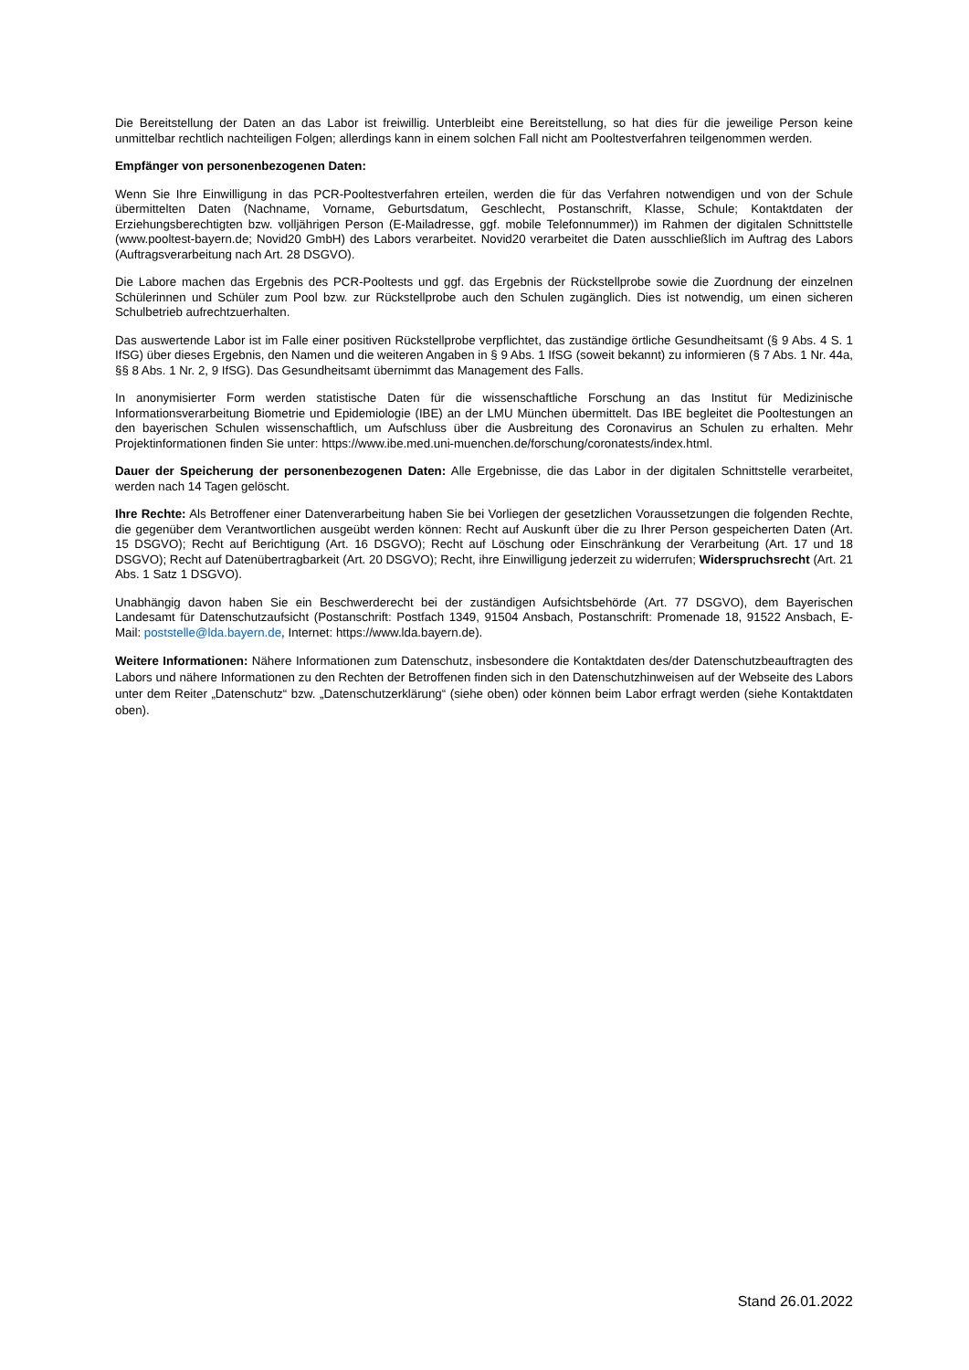Die Bereitstellung der Daten an das Labor ist freiwillig. Unterbleibt eine Bereitstellung, so hat dies für die jeweilige Person keine unmittelbar rechtlich nachteiligen Folgen; allerdings kann in einem solchen Fall nicht am Pooltestverfahren teilgenommen werden.
Empfänger von personenbezogenen Daten:
Wenn Sie Ihre Einwilligung in das PCR-Pooltestverfahren erteilen, werden die für das Verfahren notwendigen und von der Schule übermittelten Daten (Nachname, Vorname, Geburtsdatum, Geschlecht, Postanschrift, Klasse, Schule; Kontaktdaten der Erziehungsberechtigten bzw. volljährigen Person (E-Mailadresse, ggf. mobile Telefonnummer)) im Rahmen der digitalen Schnittstelle (www.pooltest-bayern.de; Novid20 GmbH) des Labors verarbeitet. Novid20 verarbeitet die Daten ausschließlich im Auftrag des Labors (Auftragsverarbeitung nach Art. 28 DSGVO).
Die Labore machen das Ergebnis des PCR-Pooltests und ggf. das Ergebnis der Rückstellprobe sowie die Zuordnung der einzelnen Schülerinnen und Schüler zum Pool bzw. zur Rückstellprobe auch den Schulen zugänglich. Dies ist notwendig, um einen sicheren Schulbetrieb aufrechtzuerhalten.
Das auswertende Labor ist im Falle einer positiven Rückstellprobe verpflichtet, das zuständige örtliche Gesundheitsamt (§ 9 Abs. 4 S. 1 IfSG) über dieses Ergebnis, den Namen und die weiteren Angaben in § 9 Abs. 1 IfSG (soweit bekannt) zu informieren (§ 7 Abs. 1 Nr. 44a, §§ 8 Abs. 1 Nr. 2, 9 IfSG). Das Gesundheitsamt übernimmt das Management des Falls.
In anonymisierter Form werden statistische Daten für die wissenschaftliche Forschung an das Institut für Medizinische Informationsverarbeitung Biometrie und Epidemiologie (IBE) an der LMU München übermittelt. Das IBE begleitet die Pooltestungen an den bayerischen Schulen wissenschaftlich, um Aufschluss über die Ausbreitung des Coronavirus an Schulen zu erhalten. Mehr Projektinformationen finden Sie unter: https://www.ibe.med.uni-muenchen.de/forschung/coronatests/index.html.
Dauer der Speicherung der personenbezogenen Daten: Alle Ergebnisse, die das Labor in der digitalen Schnittstelle verarbeitet, werden nach 14 Tagen gelöscht.
Ihre Rechte: Als Betroffener einer Datenverarbeitung haben Sie bei Vorliegen der gesetzlichen Voraussetzungen die folgenden Rechte, die gegenüber dem Verantwortlichen ausgeübt werden können: Recht auf Auskunft über die zu Ihrer Person gespeicherten Daten (Art. 15 DSGVO); Recht auf Berichtigung (Art. 16 DSGVO); Recht auf Löschung oder Einschränkung der Verarbeitung (Art. 17 und 18 DSGVO); Recht auf Datenübertragbarkeit (Art. 20 DSGVO); Recht, ihre Einwilligung jederzeit zu widerrufen; Widerspruchsrecht (Art. 21 Abs. 1 Satz 1 DSGVO).
Unabhängig davon haben Sie ein Beschwerderecht bei der zuständigen Aufsichtsbehörde (Art. 77 DSGVO), dem Bayerischen Landesamt für Datenschutzaufsicht (Postanschrift: Postfach 1349, 91504 Ansbach, Postanschrift: Promenade 18, 91522 Ansbach, E-Mail: poststelle@lda.bayern.de, Internet: https://www.lda.bayern.de).
Weitere Informationen: Nähere Informationen zum Datenschutz, insbesondere die Kontaktdaten des/der Datenschutzbeauftragten des Labors und nähere Informationen zu den Rechten der Betroffenen finden sich in den Datenschutzhinweisen auf der Webseite des Labors unter dem Reiter „Datenschutz“ bzw. „Datenschutzerklärung“ (siehe oben) oder können beim Labor erfragt werden (siehe Kontaktdaten oben).
Stand 26.01.2022